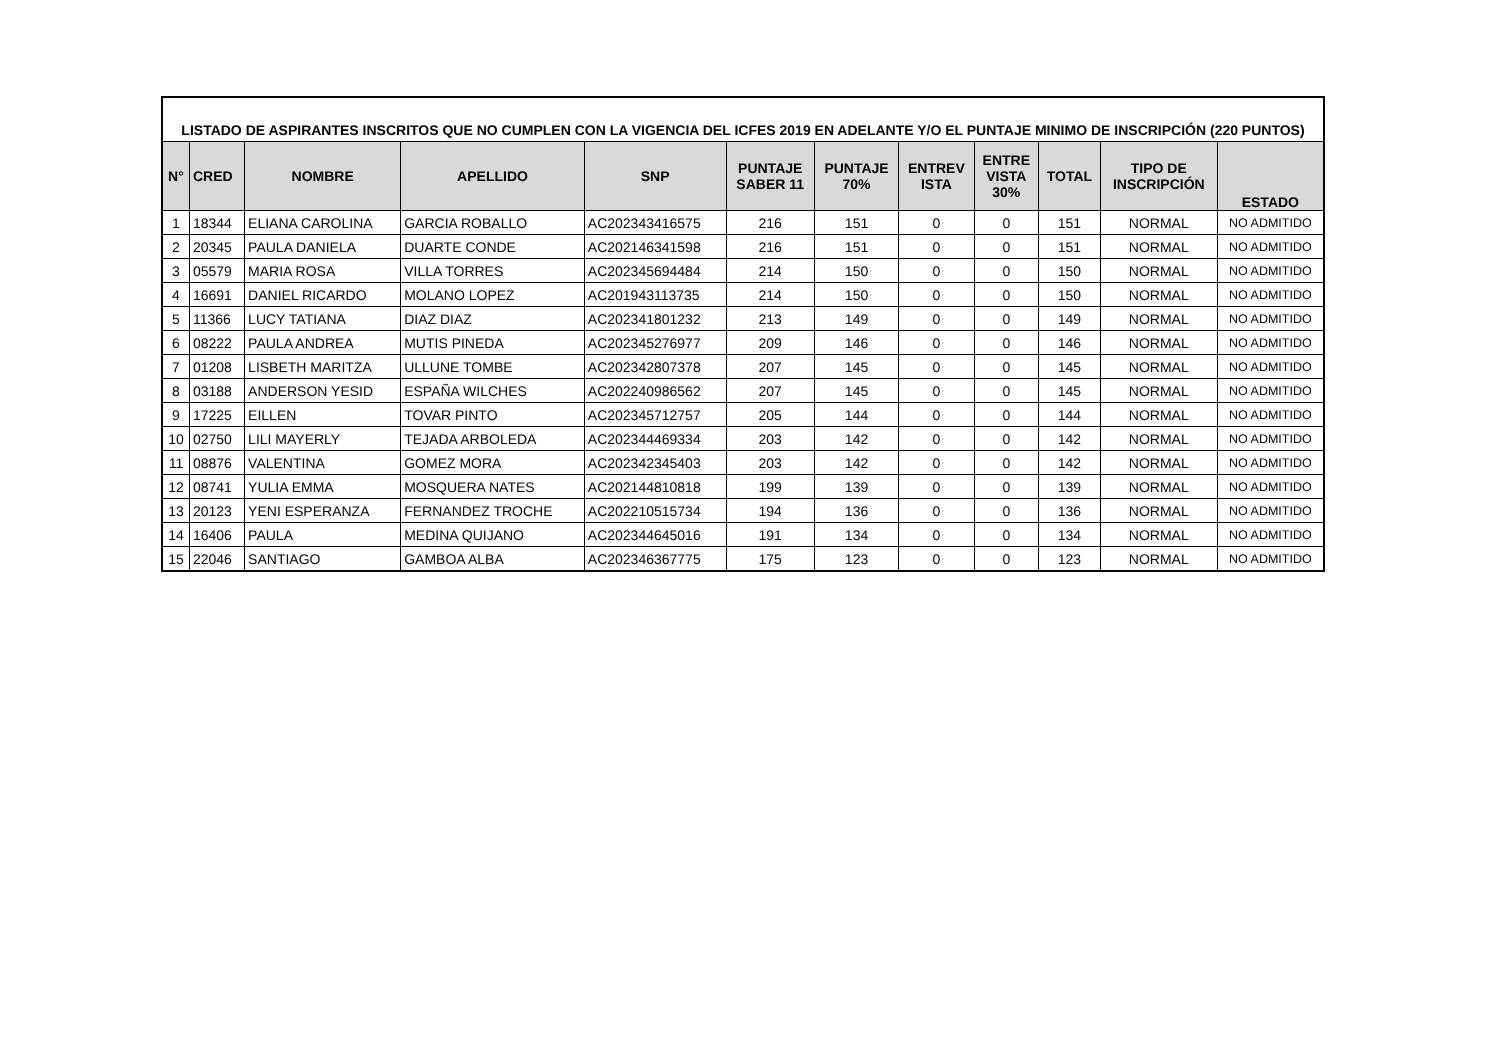| LISTADO DE ASPIRANTES INSCRITOS QUE NO CUMPLEN CON LA VIGENCIA DEL ICFES 2019 EN ADELANTE Y/O EL PUNTAJE MINIMO DE INSCRIPCIÓN (220 PUNTOS) | | | | | | | | | | | |
| N° | CRED | NOMBRE | APELLIDO | SNP | PUNTAJE SABER 11 | PUNTAJE 70% | ENTREV ISTA | ENTRE VISTA 30% | TOTAL | TIPO DE INSCRIPCIÓN | ESTADO |
| 1 | 18344 | ELIANA CAROLINA | GARCIA ROBALLO | AC202343416575 | 216 | 151 | 0 | 0 | 151 | NORMAL | NO ADMITIDO |
| 2 | 20345 | PAULA DANIELA | DUARTE CONDE | AC202146341598 | 216 | 151 | 0 | 0 | 151 | NORMAL | NO ADMITIDO |
| 3 | 05579 | MARIA ROSA | VILLA TORRES | AC202345694484 | 214 | 150 | 0 | 0 | 150 | NORMAL | NO ADMITIDO |
| 4 | 16691 | DANIEL RICARDO | MOLANO LOPEZ | AC201943113735 | 214 | 150 | 0 | 0 | 150 | NORMAL | NO ADMITIDO |
| 5 | 11366 | LUCY TATIANA | DIAZ DIAZ | AC202341801232 | 213 | 149 | 0 | 0 | 149 | NORMAL | NO ADMITIDO |
| 6 | 08222 | PAULA ANDREA | MUTIS PINEDA | AC202345276977 | 209 | 146 | 0 | 0 | 146 | NORMAL | NO ADMITIDO |
| 7 | 01208 | LISBETH MARITZA | ULLUNE TOMBE | AC202342807378 | 207 | 145 | 0 | 0 | 145 | NORMAL | NO ADMITIDO |
| 8 | 03188 | ANDERSON YESID | ESPAÑA WILCHES | AC202240986562 | 207 | 145 | 0 | 0 | 145 | NORMAL | NO ADMITIDO |
| 9 | 17225 | EILLEN | TOVAR PINTO | AC202345712757 | 205 | 144 | 0 | 0 | 144 | NORMAL | NO ADMITIDO |
| 10 | 02750 | LILI MAYERLY | TEJADA ARBOLEDA | AC202344469334 | 203 | 142 | 0 | 0 | 142 | NORMAL | NO ADMITIDO |
| 11 | 08876 | VALENTINA | GOMEZ MORA | AC202342345403 | 203 | 142 | 0 | 0 | 142 | NORMAL | NO ADMITIDO |
| 12 | 08741 | YULIA EMMA | MOSQUERA NATES | AC202144810818 | 199 | 139 | 0 | 0 | 139 | NORMAL | NO ADMITIDO |
| 13 | 20123 | YENI ESPERANZA | FERNANDEZ TROCHE | AC202210515734 | 194 | 136 | 0 | 0 | 136 | NORMAL | NO ADMITIDO |
| 14 | 16406 | PAULA | MEDINA QUIJANO | AC202344645016 | 191 | 134 | 0 | 0 | 134 | NORMAL | NO ADMITIDO |
| 15 | 22046 | SANTIAGO | GAMBOA ALBA | AC202346367775 | 175 | 123 | 0 | 0 | 123 | NORMAL | NO ADMITIDO |